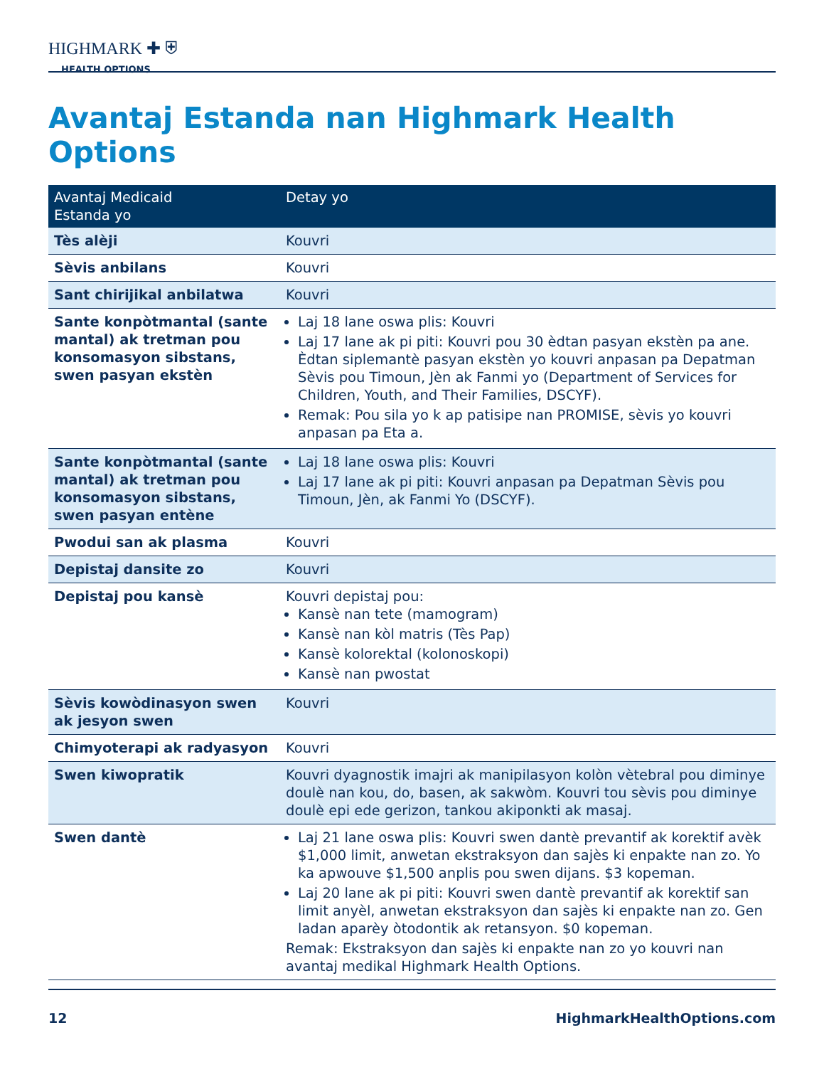HIGHMARK ✚ ⛨
HEALTH OPTIONS
Avantaj Estanda nan Highmark Health Options
| Avantaj Medicaid Estanda yo | Detay yo |
| --- | --- |
| Tès alèji | Kouvri |
| Sèvis anbilans | Kouvri |
| Sant chirijikal anbilatwa | Kouvri |
| Sante konpòtmantal (sante mantal) ak tretman pou konsomasyon sibstans, swen pasyan ekstèn | Laj 18 lane oswa plis: Kouvri Laj 17 lane ak pi piti: Kouvri pou 30 èdtan pasyan ekstèn pa ane. Èdtan siplemantè pasyan ekstèn yo kouvri anpasan pa Depatman Sèvis pou Timoun, Jèn ak Fanmi yo (Department of Services for Children, Youth, and Their Families, DSCYF). Remak: Pou sila yo k ap patisipe nan PROMISE, sèvis yo kouvri anpasan pa Eta a. |
| Sante konpòtmantal (sante mantal) ak tretman pou konsomasyon sibstans, swen pasyan entène | Laj 18 lane oswa plis: Kouvri Laj 17 lane ak pi piti: Kouvri anpasan pa Depatman Sèvis pou Timoun, Jèn, ak Fanmi Yo (DSCYF). |
| Pwodui san ak plasma | Kouvri |
| Depistaj dansite zo | Kouvri |
| Depistaj pou kansè | Kouvri depistaj pou: Kansè nan tete (mamogram) Kansè nan kòl matris (Tès Pap) Kansè kolorektal (kolonoskopi) Kansè nan pwostat |
| Sèvis kowòdinasyon swen ak jesyon swen | Kouvri |
| Chimyoterapi ak radyasyon | Kouvri |
| Swen kiwopratik | Kouvri dyagnostik imajri ak manipilasyon kolòn vètebral pou diminye doulè nan kou, do, basen, ak sakwòm. Kouvri tou sèvis pou diminye doulè epi ede gerizon, tankou akiponkti ak masaj. |
| Swen dantè | Laj 21 lane oswa plis: Kouvri swen dantè prevantif ak korektif avèk $1,000 limit, anwetan ekstraksyon dan sajès ki enpakte nan zo. Yo ka apwouve $1,500 anplis pou swen dijans. $3 kopeman. Laj 20 lane ak pi piti: Kouvri swen dantè prevantif ak korektif san limit anyèl, anwetan ekstraksyon dan sajès ki enpakte nan zo. Gen ladan aparèy òtodontik ak retansyon. $0 kopeman. Remak: Ekstraksyon dan sajès ki enpakte nan zo yo kouvri nan avantaj medikal Highmark Health Options. |
12 HighmarkHealthOptions.com